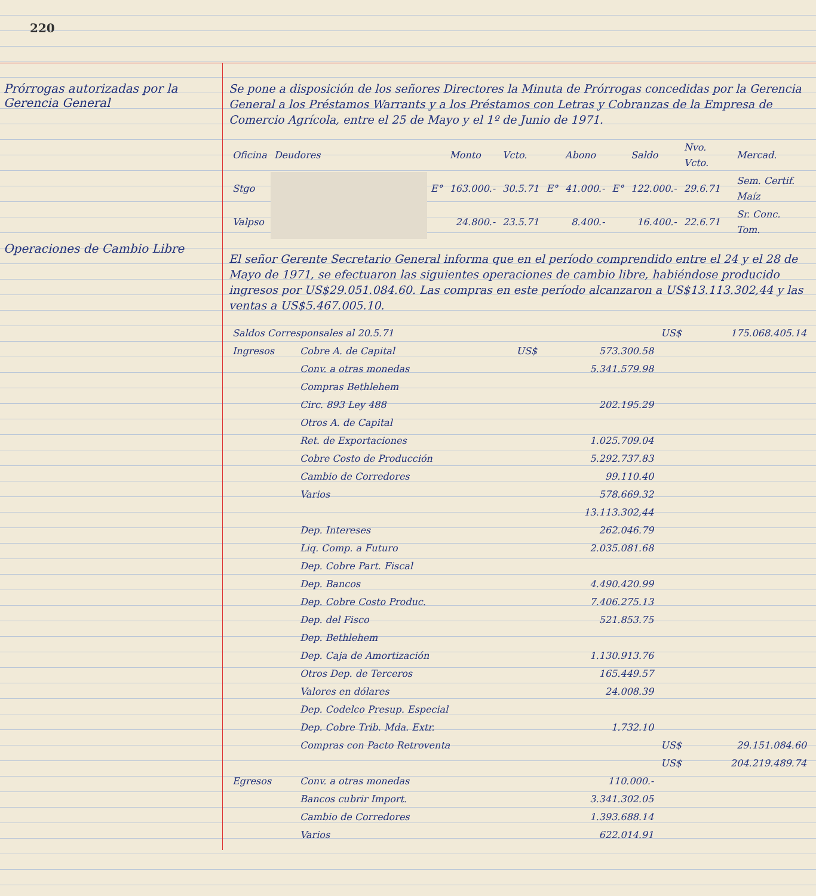220
Prórrogas autorizadas por la Gerencia General
Operaciones de Cambio Libre
Se pone a disposición de los señores Directores la Minuta de Prórrogas concedidas por la Gerencia General a los Préstamos Warrants y a los Préstamos con Letras y Cobranzas de la Empresa de Comercio Agrícola, entre el 25 de Mayo y el 1º de Junio de 1971.
| Oficina | Deudores | | Monto | Vcto. | | Abono | | Saldo | Nvo. Vcto. | Mercad. |
| --- | --- | --- | --- | --- | --- | --- | --- | --- | --- | --- |
| Stgo | | E° | 163.000.- | 30.5.71 | E° | 41.000.- | E° | 122.000.- | 29.6.71 | Sem. Certif. Maíz |
| Valpso | | | 24.800.- | 23.5.71 | | 8.400.- | | 16.400.- | 22.6.71 | Sr. Conc. Tom. |
El señor Gerente Secretario General informa que en el período comprendido entre el 24 y el 28 de Mayo de 1971, se efectuaron las siguientes operaciones de cambio libre, habiéndose producido ingresos por US$29.051.084.60. Las compras en este período alcanzaron a US$13.113.302,44 y las ventas a US$5.467.005.10.
| Saldos Corresponsales al 20.5.71 | | | | US$ | 175.068.405.14 |
| Ingresos | Cobre A. de Capital | US$ | 573.300.58 | | |
| | Conv. a otras monedas | | 5.341.579.98 | | |
| | Compras Bethlehem | | | | |
| | Circ. 893 Ley 488 | | 202.195.29 | | |
| | Otros A. de Capital | | | | |
| | Ret. de Exportaciones | | 1.025.709.04 | | |
| | Cobre Costo de Producción | | 5.292.737.83 | | |
| | Cambio de Corredores | | 99.110.40 | | |
| | Varios | | 578.669.32 | | |
| | | | 13.113.302,44 | | |
| | Dep. Intereses | | 262.046.79 | | |
| | Liq. Comp. a Futuro | | 2.035.081.68 | | |
| | Dep. Cobre Part. Fiscal | | | | |
| | Dep. Bancos | | 4.490.420.99 | | |
| | Dep. Cobre Costo Produc. | | 7.406.275.13 | | |
| | Dep. del Fisco | | 521.853.75 | | |
| | Dep. Bethlehem | | | | |
| | Dep. Caja de Amortización | | 1.130.913.76 | | |
| | Otros Dep. de Terceros | | 165.449.57 | | |
| | Valores en dólares | | 24.008.39 | | |
| | Dep. Codelco Presup. Especial | | | | |
| | Dep. Cobre Trib. Mda. Extr. | | 1.732.10 | | |
| | Compras con Pacto Retroventa | | | US$ | 29.151.084.60 |
| | | | | US$ | 204.219.489.74 |
| Egresos | Conv. a otras monedas | | 110.000.- | | |
| | Bancos cubrir Import. | | 3.341.302.05 | | |
| | Cambio de Corredores | | 1.393.688.14 | | |
| | Varios | | 622.014.91 | | |